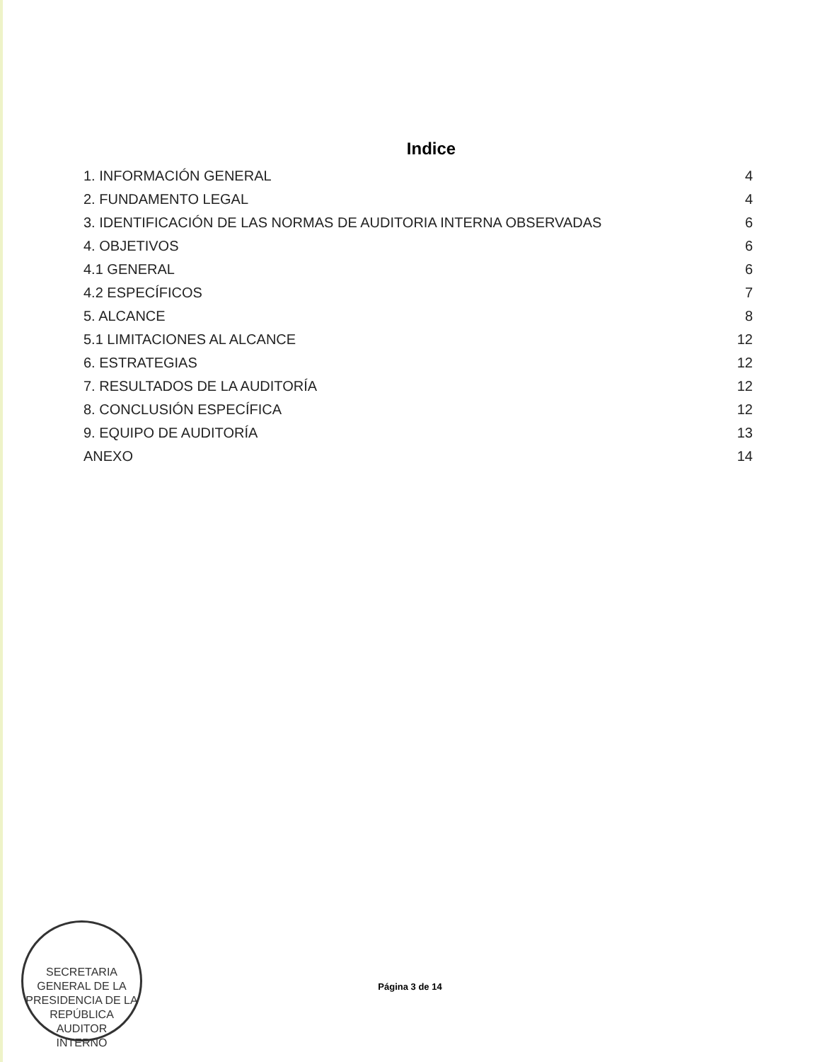Indice
1. INFORMACIÓN GENERAL 4
2. FUNDAMENTO LEGAL 4
3. IDENTIFICACIÓN DE LAS NORMAS DE AUDITORIA INTERNA OBSERVADAS 6
4. OBJETIVOS 6
4.1 GENERAL 6
4.2 ESPECÍFICOS 7
5. ALCANCE 8
5.1 LIMITACIONES AL ALCANCE 12
6. ESTRATEGIAS 12
7. RESULTADOS DE LA AUDITORÍA 12
8. CONCLUSIÓN ESPECÍFICA 12
9. EQUIPO DE AUDITORÍA 13
ANEXO 14
SECRETARIA GENERAL DE LA PRESIDENCIA DE LA REPÚBLICA
AUDITOR
INTERNO
Página 3 de 14